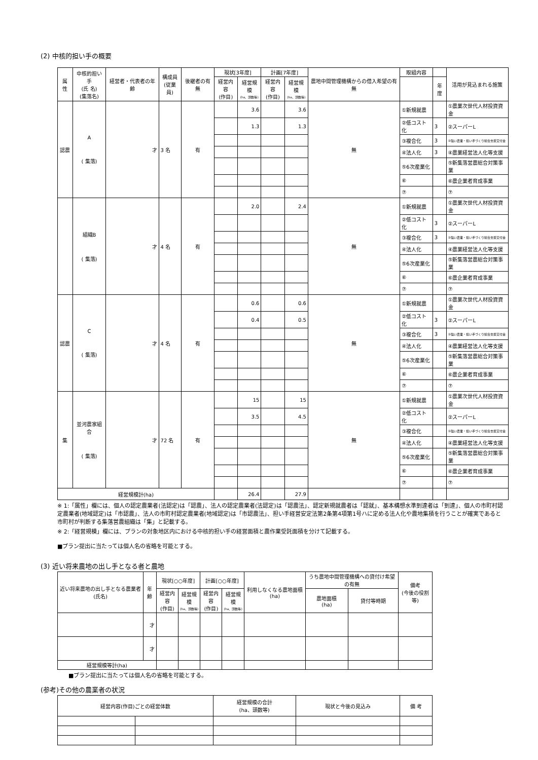(2) 中核的担い手の概要
| 属 性 | 中核的担い手 (氏 名) (集落名) | 経営者・代表者の年齢 | 構成員 (従業員) | 後継者の有無 | 現状[3年度] | | 計画[7年度] | | 農地中間管理機構からの借入希望の有無 | 取組内容 | | 活用が見込まれる施策 |
| --- | --- | --- | --- | --- | --- | --- | --- | --- | --- | --- | --- | --- |
| | | | | | 経営内容 (作目) | 経営規模 (ha、頭数等) | 経営内容 (作目) | 経営規模 (ha、頭数等) | | | 年度 | |
| 認農 | A ( 集落) | 才 | 3 名 | 有 | | 3.6 | | 3.6 | 無 | ①新規就農 | | ①農業次世代人材投資資金 |
| | | | | | | 1.3 | | 1.3 | | ②低コスト化 | 3 | ②スーパーL |
| | | | | | | | | | | ③複合化 | 3 | ③強い農業・担い手づくり総合支援交付金 |
| | | | | | | | | | | ④法人化 | 3 | ④農業経営法人化等支援 |
| | | | | | | | | | | ⑤6次産業化 | | ⑤新集落営農総合対策事業 |
| | | | | | | | | | | ⑥ | | ⑥農企業者育成事業 |
| | | | | | | | | | | ⑦ | | ⑦ |
| | 組織B ( 集落) | 才 | 4 名 | 有 | | 2.0 | | 2.4 | 無 | ①新規就農 | | ①農業次世代人材投資資金 |
| | | | | | | | | | | ②低コスト化 | 3 | ②スーパーL |
| | | | | | | | | | | ③複合化 | 3 | ③強い農業・担い手づくり総合支援交付金 |
| | | | | | | | | | | ④法人化 | | ④農業経営法人化等支援 |
| | | | | | | | | | | ⑤6次産業化 | | ⑤新集落営農総合対策事業 |
| | | | | | | | | | | ⑥ | | ⑥農企業者育成事業 |
| | | | | | | | | | | ⑦ | | ⑦ |
| 認農 | C ( 集落) | 才 | 4 名 | 有 | | 0.6 | | 0.6 | 無 | ①新規就農 | | ①農業次世代人材投資資金 |
| | | | | | | 0.4 | | 0.5 | | ②低コスト化 | 3 | ②スーパーL |
| | | | | | | | | | | ③複合化 | 3 | ③強い農業・担い手づくり総合支援交付金 |
| | | | | | | | | | | ④法人化 | | ④農業経営法人化等支援 |
| | | | | | | | | | | ⑤6次産業化 | | ⑤新集落営農総合対策事業 |
| | | | | | | | | | | ⑥ | | ⑥農企業者育成事業 |
| | | | | | | | | | | ⑦ | | ⑦ |
| 集 | 並河農家組合 ( 集落) | 才 | 72 名 | 有 | | 15 | | 15 | 無 | ①新規就農 | | ①農業次世代人材投資資金 |
| | | | | | | 3.5 | | 4.5 | | ②低コスト化 | | ②スーパーL |
| | | | | | | | | | | ③複合化 | | ③強い農業・担い手づくり総合支援交付金 |
| | | | | | | | | | | ④法人化 | | ④農業経営法人化等支援 |
| | | | | | | | | | | ⑤6次産業化 | | ⑤新集落営農総合対策事業 |
| | | | | | | | | | | ⑥ | | ⑥農企業者育成事業 |
| | | | | | | | | | | ⑦ | | ⑦ |
| 経営規模計(ha) | | | | | | 26.4 | | 27.9 | | | | |
※ 1:「属性」欄には、個人の認定農業者(法認定)は「認農」、法人の認定農業者(法認定)は「認農法」、認定新規就農者は「認就」、基本構想水準到達者は「到達」、個人の市町村認定農業者(地域認定)は「市認農」、法人の市町村認定農業者(地域認定)は「市認農法」、担い手経営安定法第2条第4項第1号ハに定める法人化や農地集積を行うことが確実であると市町村が判断する集落営農組織は「集」と記載する。
※ 2:「経営規模」欄には、プランの対象地区内における中核的担い手の経営面積と農作業受託面積を分けて記載する。
■プラン提出に当たっては個人名の省略を可能とする。
(3) 近い将来農地の出し手となる者と農地
| 近い将来農地の出し手となる農業者(氏名) | 年齢 | 現状[○○年度] | | 計画[○○年度] | | 利用しなくなる農地面積(ha) | うち農地中間管理機構への貸付け希望の有無 | | 備考 (今後の役割等) |
| --- | --- | --- | --- | --- | --- | --- | --- | --- | --- |
| | | 経営内容 (作目) | 経営規模 (ha、頭数等) | 経営内容 (作目) | 経営規模 (ha、頭数等) | | 農地面積 (ha) | 貸付等時期 | |
| | 才 | | | | | | | | |
| | 才 | | | | | | | | |
| 経営規模等計(ha) | | | | | | | | | |
■プラン提出に当たっては個人名の省略を可能とする。
(参考)その他の農業者の状況
| 経営内容(作目)ごとの経営体数 | | 経営規模の合計 (ha、頭数等) | 現状と今後の見込み | 備 考 |
| --- | --- | --- | --- | --- |